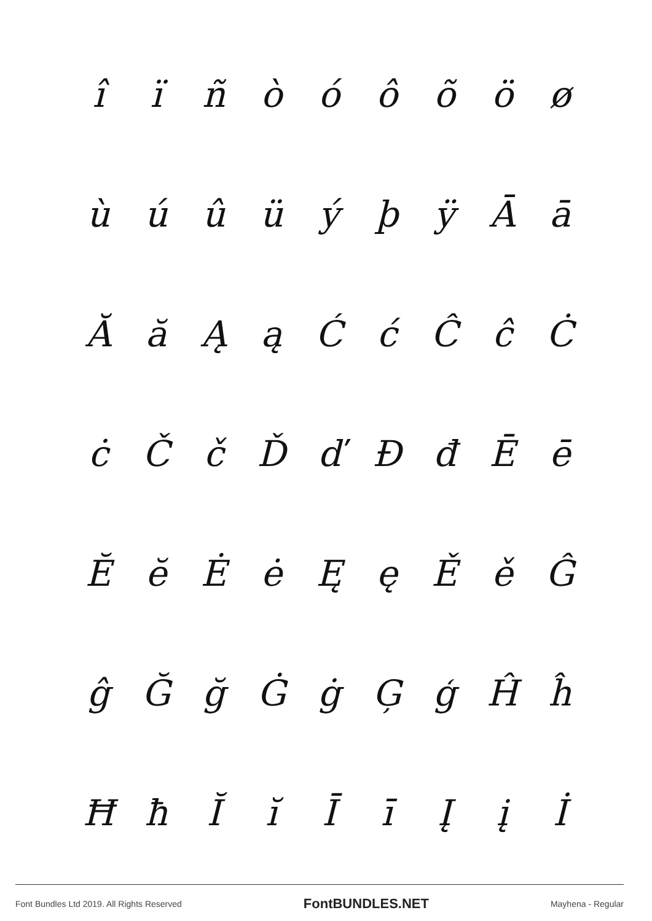î ï ñ ò ó ô õ ö ø
ù ú û ü ý þ ÿ Ā ā
Ă ă Ą ą Ć ć Ĉ ĉ Ċ
ċ Č č Ď ď Đ đ Ē ē
Ĕ ĕ Ė ė Ę ę Ě ě Ĝ
ĝ Ğ ğ Ġ ġ Ģ ģ Ĥ ĥ
Ħ ħ Ĭ ĭ Ī ī Į į İ
Font Bundles Ltd 2019. All Rights Reserved FontBUNDLES.NET Mayhena - Regular